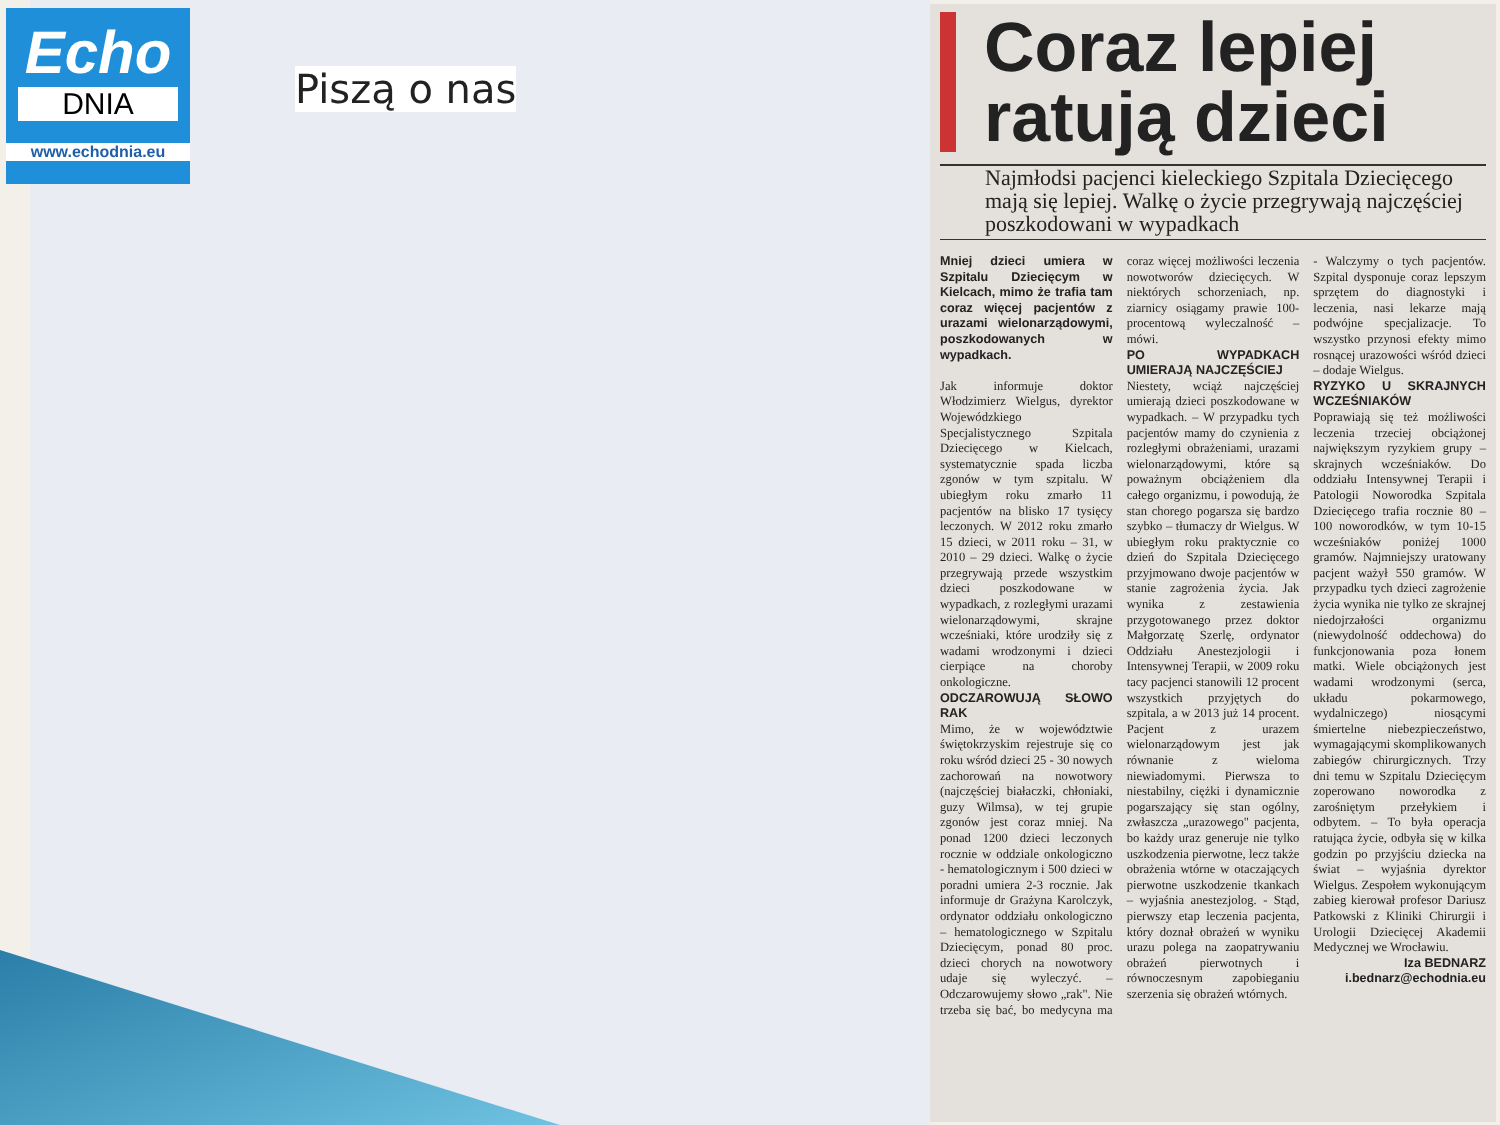Echo
DNIA
www.echodnia.eu
Piszą o nas
Coraz lepiej ratują dzieci
Najmłodsi pacjenci kieleckiego Szpitala Dziecięcego mają się lepiej. Walkę o życie przegrywają najczęściej poszkodowani w wypadkach
Mniej dzieci umiera w Szpitalu Dziecięcym w Kielcach, mimo że trafia tam coraz więcej pacjentów z urazami wielonarządowymi, poszkodowanych w wypadkach.
Jak informuje doktor Włodzimierz Wielgus, dyrektor Wojewódzkiego Specjalistycznego Szpitala Dziecięcego w Kielcach, systematycznie spada liczba zgonów w tym szpitalu. W ubiegłym roku zmarło 11 pacjentów na blisko 17 tysięcy leczonych. W 2012 roku zmarło 15 dzieci, w 2011 roku – 31, w 2010 – 29 dzieci. Walkę o życie przegrywają przede wszystkim dzieci poszkodowane w wypadkach, z rozległymi urazami wielonarządowymi, skrajne wcześniaki, które urodziły się z wadami wrodzonymi i dzieci cierpiące na choroby onkologiczne.
ODCZAROWUJĄ SŁOWO RAK
Mimo, że w województwie świętokrzyskim rejestruje się co roku wśród dzieci 25 - 30 nowych zachorowań na nowotwory (najczęściej białaczki, chłoniaki, guzy Wilmsa), w tej grupie zgonów jest coraz mniej. Na ponad 1200 dzieci leczonych rocznie w oddziale onkologiczno - hematologicznym i 500 dzieci w poradni umiera 2-3 rocznie. Jak informuje dr Grażyna Karolczyk, ordynator oddziału onkologiczno – hematologicznego w Szpitalu Dziecięcym, ponad 80 proc. dzieci chorych na nowotwory udaje się wyleczyć. – Odczarowujemy słowo „rak". Nie trzeba się bać, bo medycyna ma coraz więcej możliwości leczenia nowotworów dziecięcych. W niektórych schorzeniach, np. ziarnicy osiągamy prawie 100-procentową wyleczalność – mówi.
PO WYPADKACH UMIERAJĄ NAJCZĘŚCIEJ
Niestety, wciąż najczęściej umierają dzieci poszkodowane w wypadkach. – W przypadku tych pacjentów mamy do czynienia z rozległymi obrażeniami, urazami wielonarządowymi, które są poważnym obciążeniem dla całego organizmu, i powodują, że stan chorego pogarsza się bardzo szybko – tłumaczy dr Wielgus. W ubiegłym roku praktycznie co dzień do Szpitala Dziecięcego przyjmowano dwoje pacjentów w stanie zagrożenia życia. Jak wynika z zestawienia przygotowanego przez doktor Małgorzatę Szerlę, ordynator Oddziału Anestezjologii i Intensywnej Terapii, w 2009 roku tacy pacjenci stanowili 12 procent wszystkich przyjętych do szpitala, a w 2013 już 14 procent. Pacjent z urazem wielonarządowym jest jak równanie z wieloma niewiadomymi. Pierwsza to niestabilny, ciężki i dynamicznie pogarszający się stan ogólny, zwłaszcza „urazowego" pacjenta, bo każdy uraz generuje nie tylko uszkodzenia pierwotne, lecz także obrażenia wtórne w otaczających pierwotne uszkodzenie tkankach – wyjaśnia anestezjolog. - Stąd, pierwszy etap leczenia pacjenta, który doznał obrażeń w wyniku urazu polega na zaopatrywaniu obrażeń pierwotnych i równoczesnym zapobieganiu szerzenia się obrażeń wtórnych.
- Walczymy o tych pacjentów. Szpital dysponuje coraz lepszym sprzętem do diagnostyki i leczenia, nasi lekarze mają podwójne specjalizacje. To wszystko przynosi efekty mimo rosnącej urazowości wśród dzieci – dodaje Wielgus.
RYZYKO U SKRAJNYCH WCZEŚNIAKÓW
Poprawiają się też możliwości leczenia trzeciej obciążonej największym ryzykiem grupy – skrajnych wcześniaków. Do oddziału Intensywnej Terapii i Patologii Noworodka Szpitala Dziecięcego trafia rocznie 80 – 100 noworodków, w tym 10-15 wcześniaków poniżej 1000 gramów. Najmniejszy uratowany pacjent ważył 550 gramów. W przypadku tych dzieci zagrożenie życia wynika nie tylko ze skrajnej niedojrzałości organizmu (niewydolność oddechowa) do funkcjonowania poza łonem matki. Wiele obciążonych jest wadami wrodzonymi (serca, układu pokarmowego, wydalniczego) niosącymi śmiertelne niebezpieczeństwo, wymagającymi skomplikowanych zabiegów chirurgicznych. Trzy dni temu w Szpitalu Dziecięcym zoperowano noworodka z zarośniętym przełykiem i odbytem. – To była operacja ratująca życie, odbyła się w kilka godzin po przyjściu dziecka na świat – wyjaśnia dyrektor Wielgus. Zespołem wykonującym zabieg kierował profesor Dariusz Patkowski z Kliniki Chirurgii i Urologii Dziecięcej Akademii Medycznej we Wrocławiu.
Iza BEDNARZ
i.bednarz@echodnia.eu